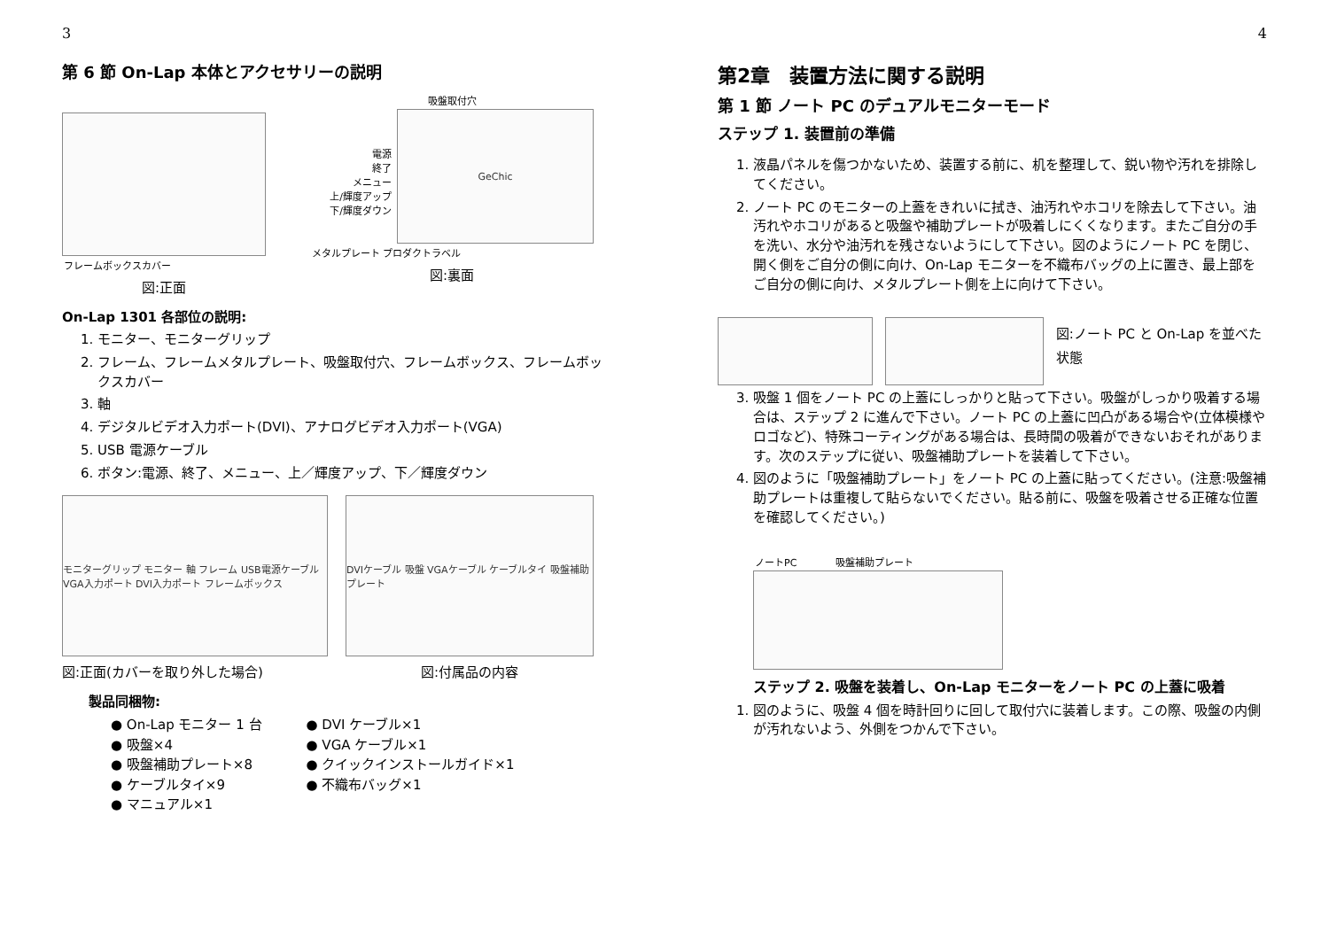3
第 6 節 On-Lap 本体とアクセサリーの説明
フレームボックスカバー
図:正面
吸盤取付穴
電源
終了
メニュー
上/輝度アップ
下/輝度ダウン
GeChic
メタルプレート プロダクトラベル
図:裏面
On-Lap 1301 各部位の説明:
1. モニター、モニターグリップ
2. フレーム、フレームメタルプレート、吸盤取付穴、フレームボックス、フレームボックスカバー
3. 軸
4. デジタルビデオ入力ポート(DVI)、アナログビデオ入力ポート(VGA)
5. USB 電源ケーブル
6. ボタン:電源、終了、メニュー、上／輝度アップ、下／輝度ダウン
モニターグリップ モニター 軸 フレーム USB電源ケーブル VGA入力ポート DVI入力ポート フレームボックス
図:正面(カバーを取り外した場合)
DVIケーブル 吸盤 VGAケーブル ケーブルタイ 吸盤補助プレート
図:付属品の内容
製品同梱物:
● On-Lap モニター 1 台
● 吸盤×4
● 吸盤補助プレート×8
● ケーブルタイ×9
● マニュアル×1
● DVI ケーブル×1
● VGA ケーブル×1
● クイックインストールガイド×1
● 不織布バッグ×1
4
第2章　装置方法に関する説明
第 1 節 ノート PC のデュアルモニターモード
ステップ 1. 装置前の準備
1. 液晶パネルを傷つかないため、装置する前に、机を整理して、鋭い物や汚れを排除してください。
2. ノート PC のモニターの上蓋をきれいに拭き、油汚れやホコリを除去して下さい。油汚れやホコリがあると吸盤や補助プレートが吸着しにくくなります。またご自分の手を洗い、水分や油汚れを残さないようにして下さい。図のようにノート PC を閉じ、開く側をご自分の側に向け、On-Lap モニターを不織布バッグの上に置き、最上部をご自分の側に向け、メタルプレート側を上に向けて下さい。
図:ノート PC と On-Lap を並べた状態
3. 吸盤 1 個をノート PC の上蓋にしっかりと貼って下さい。吸盤がしっかり吸着する場合は、ステップ 2 に進んで下さい。ノート PC の上蓋に凹凸がある場合や(立体模様やロゴなど)、特殊コーティングがある場合は、長時間の吸着ができないおそれがあります。次のステップに従い、吸盤補助プレートを装着して下さい。
4. 図のように「吸盤補助プレート」をノート PC の上蓋に貼ってください。(注意:吸盤補助プレートは重複して貼らないでください。貼る前に、吸盤を吸着させる正確な位置を確認してください。)
ノートPC　　　　吸盤補助プレート
ステップ 2. 吸盤を装着し、On-Lap モニターをノート PC の上蓋に吸着
1. 図のように、吸盤 4 個を時計回りに回して取付穴に装着します。この際、吸盤の内側が汚れないよう、外側をつかんで下さい。